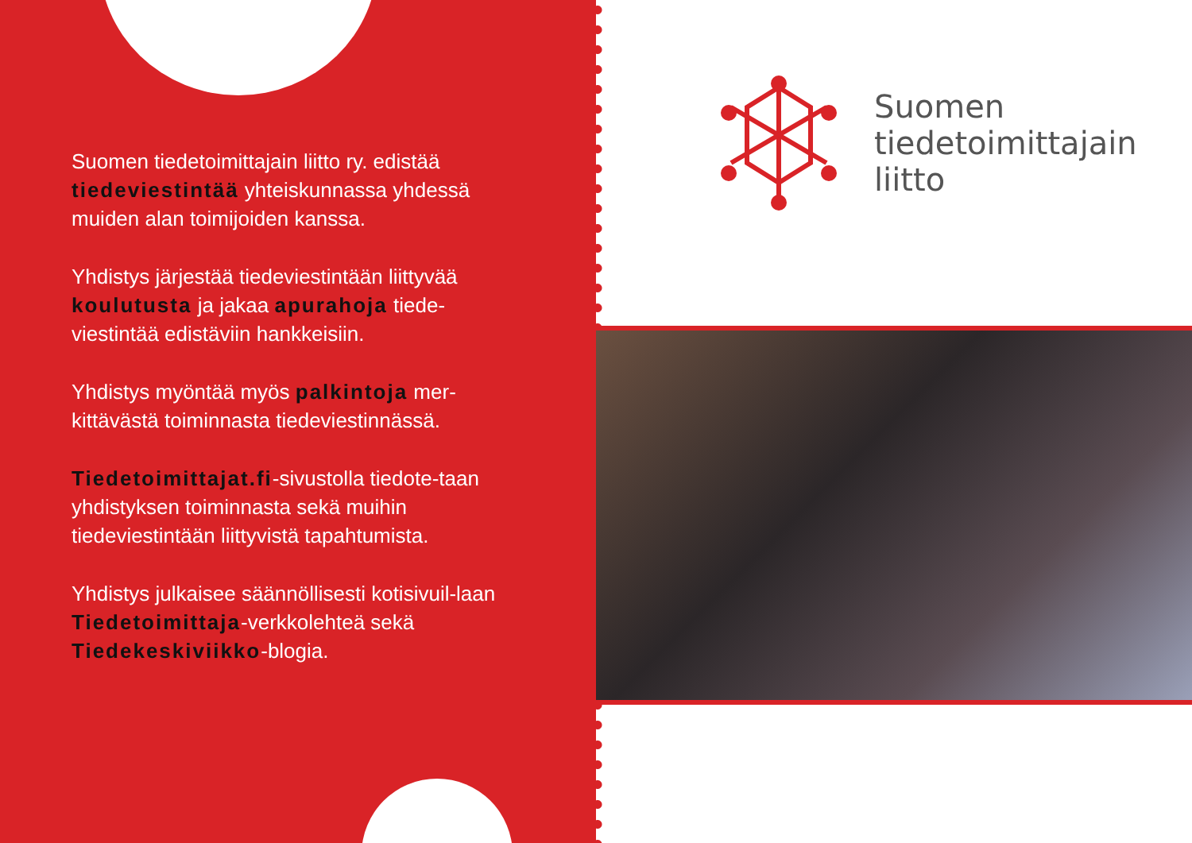Suomen tiedetoimittajain liitto ry. edistää tiedeviestintää yhteiskunnassa yhdessä muiden alan toimijoiden kanssa.
Yhdistys järjestää tiedeviestintään liittyvää koulutusta ja jakaa apurahoja tiede-viestintää edistäviin hankkeisiin.
Yhdistys myöntää myös palkintoja mer-kittävästä toiminnasta tiedeviestinnässä.
Tiedetoimittajat.fi-sivustolla tiedote-taan yhdistyksen toiminnasta sekä muihin tiedeviestintään liittyvistä tapahtumista.
Yhdistys julkaisee säännöllisesti kotisivuil-laan Tiedetoimittaja-verkkolehteä sekä Tiedekeskiviikko-blogia.
Suomen
tiedetoimittajain
liitto